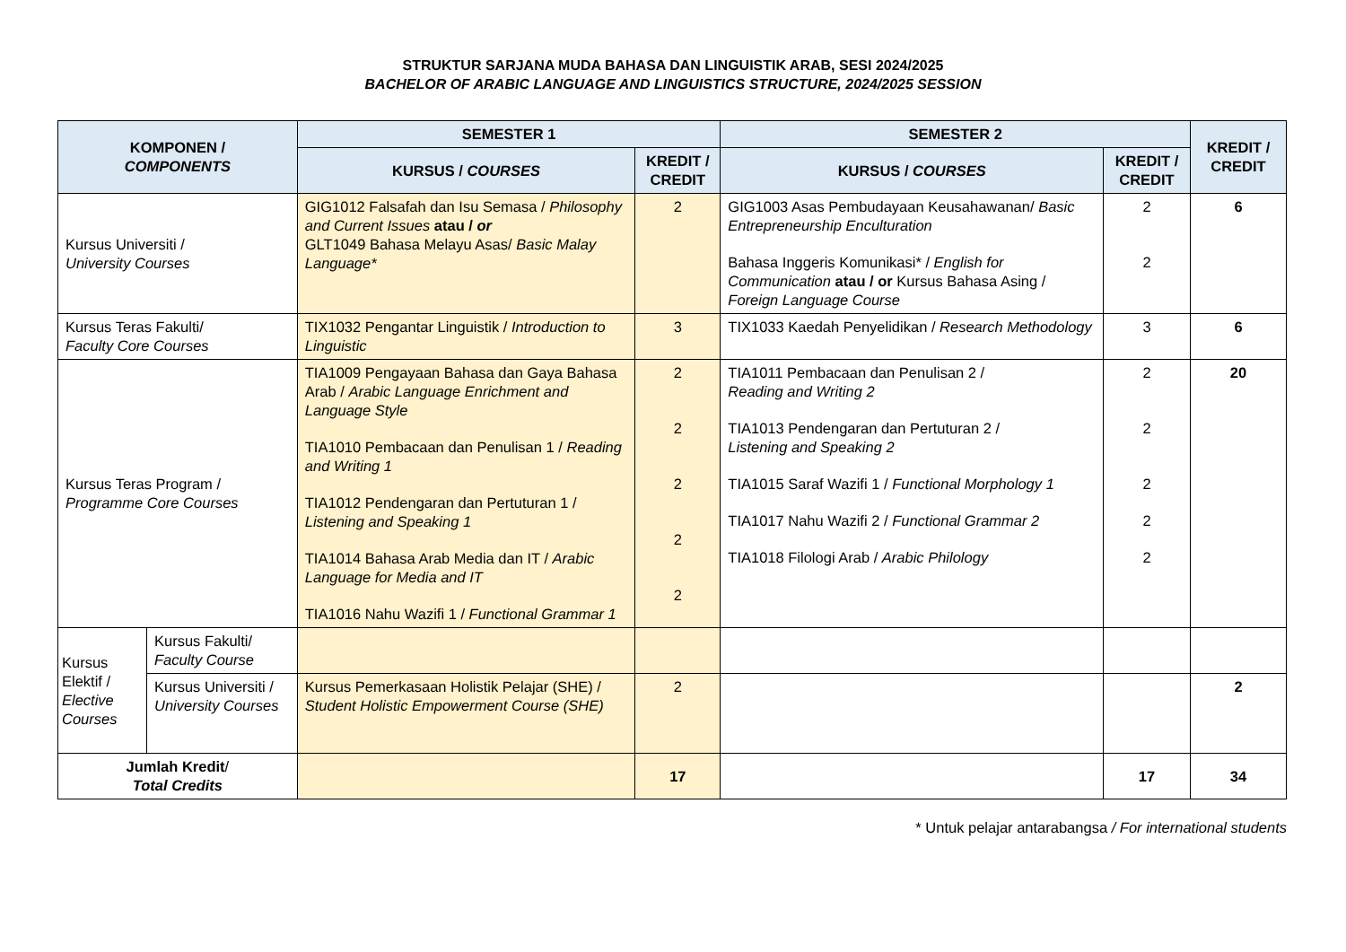STRUKTUR SARJANA MUDA BAHASA DAN LINGUISTIK ARAB, SESI 2024/2025
BACHELOR OF ARABIC LANGUAGE AND LINGUISTICS STRUCTURE, 2024/2025 SESSION
| KOMPONEN / COMPONENTS | | SEMESTER 1 | | SEMESTER 2 | | KREDIT / CREDIT |
| --- | --- | --- | --- | --- | --- | --- |
| | | KURSUS / COURSES | KREDIT / CREDIT | KURSUS / COURSES | KREDIT / CREDIT | |
| Kursus Universiti / University Courses | | GIG1012 Falsafah dan Isu Semasa / Philosophy and Current Issues atau / or GLT1049 Bahasa Melayu Asas/ Basic Malay Language* | 2 | GIG1003 Asas Pembudayaan Keusahawanan/ Basic Entrepreneurship Enculturation Bahasa Inggeris Komunikasi* / English for Communication atau / or Kursus Bahasa Asing / Foreign Language Course | 2 2 | 6 |
| Kursus Teras Fakulti/ Faculty Core Courses | | TIX1032 Pengantar Linguistik / Introduction to Linguistic | 3 | TIX1033 Kaedah Penyelidikan / Research Methodology | 3 | 6 |
| Kursus Teras Program / Programme Core Courses | | TIA1009 Pengayaan Bahasa dan Gaya Bahasa Arab / Arabic Language Enrichment and Language Style TIA1010 Pembacaan dan Penulisan 1 / Reading and Writing 1 TIA1012 Pendengaran dan Pertuturan 1 / Listening and Speaking 1 TIA1014 Bahasa Arab Media dan IT / Arabic Language for Media and IT TIA1016 Nahu Wazifi 1 / Functional Grammar 1 | 2 2 2 2 2 | TIA1011 Pembacaan dan Penulisan 2 / Reading and Writing 2 TIA1013 Pendengaran dan Pertuturan 2 / Listening and Speaking 2 TIA1015 Saraf Wazifi 1 / Functional Morphology 1 TIA1017 Nahu Wazifi 2 / Functional Grammar 2 TIA1018 Filologi Arab / Arabic Philology | 2 2 2 2 2 | 20 |
| Kursus Elektif / Elective Courses | Kursus Fakulti/ Faculty Course | | | | | |
| | Kursus Universiti / University Courses | Kursus Pemerkasaan Holistik Pelajar (SHE) / Student Holistic Empowerment Course (SHE) | 2 | | | 2 |
| Jumlah Kredit / Total Credits | | | 17 | | 17 | 34 |
* Untuk pelajar antarabangsa / For international students